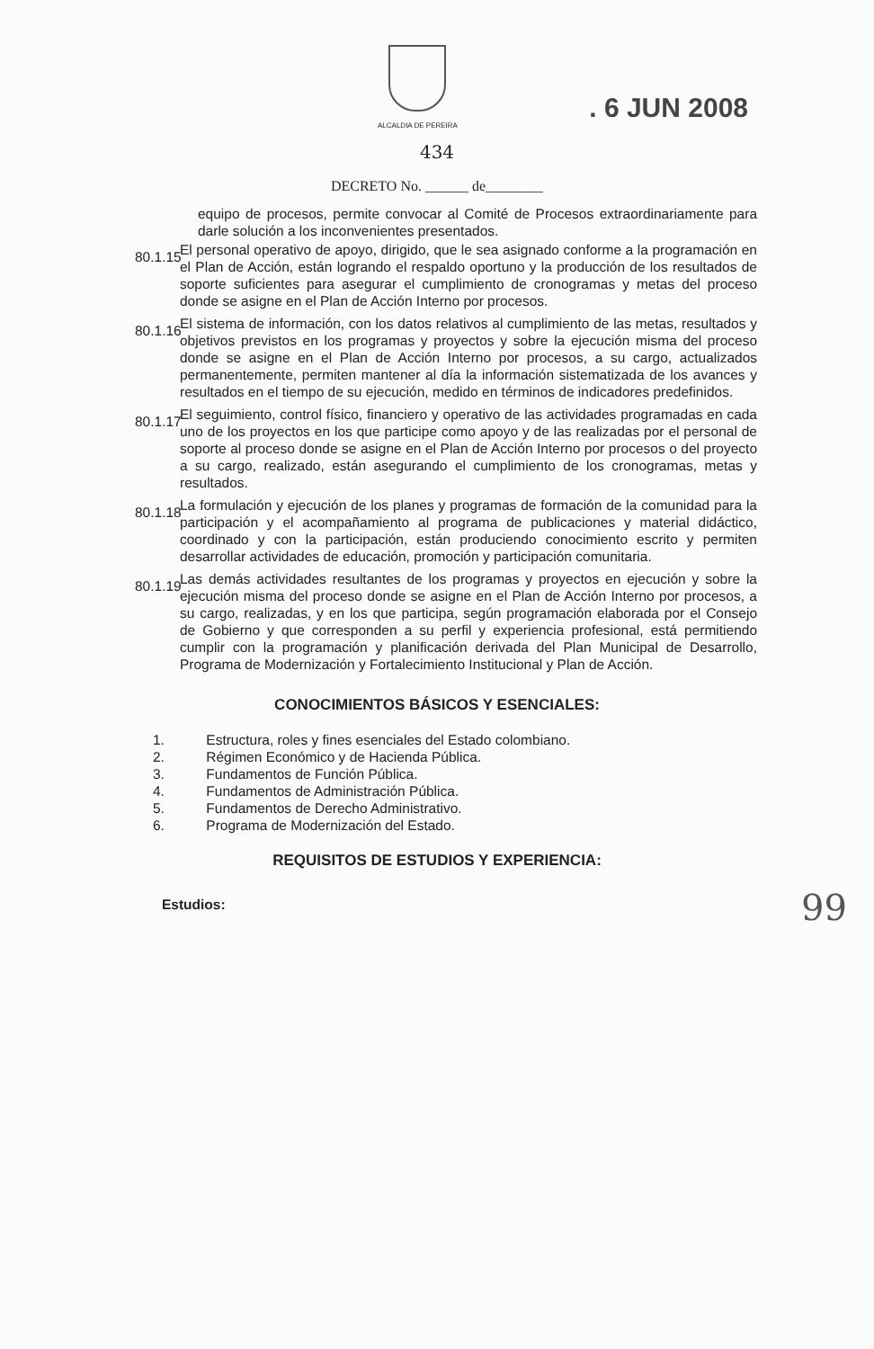ALCALDIA DE PEREIRA
. 6 JUN 2008
434
DECRETO No. ______ de________
equipo de procesos, permite convocar al Comité de Procesos extraordinariamente para darle solución a los inconvenientes presentados.
80.1.15
El personal operativo de apoyo, dirigido, que le sea asignado conforme a la programación en el Plan de Acción, están logrando el respaldo oportuno y la producción de los resultados de soporte suficientes para asegurar el cumplimiento de cronogramas y metas del proceso donde se asigne en el Plan de Acción Interno por procesos.
80.1.16
El sistema de información, con los datos relativos al cumplimiento de las metas, resultados y objetivos previstos en los programas y proyectos y sobre la ejecución misma del proceso donde se asigne en el Plan de Acción Interno por procesos, a su cargo, actualizados permanentemente, permiten mantener al día la información sistematizada de los avances y resultados en el tiempo de su ejecución, medido en términos de indicadores predefinidos.
80.1.17
El seguimiento, control físico, financiero y operativo de las actividades programadas en cada uno de los proyectos en los que participe como apoyo y de las realizadas por el personal de soporte al proceso donde se asigne en el Plan de Acción Interno por procesos o del proyecto a su cargo, realizado, están asegurando el cumplimiento de los cronogramas, metas y resultados.
80.1.18
La formulación y ejecución de los planes y programas de formación de la comunidad para la participación y el acompañamiento al programa de publicaciones y material didáctico, coordinado y con la participación, están produciendo conocimiento escrito y permiten desarrollar actividades de educación, promoción y participación comunitaria.
80.1.19
Las demás actividades resultantes de los programas y proyectos en ejecución y sobre la ejecución misma del proceso donde se asigne en el Plan de Acción Interno por procesos, a su cargo, realizadas, y en los que participa, según programación elaborada por el Consejo de Gobierno y que corresponden a su perfil y experiencia profesional, está permitiendo cumplir con la programación y planificación derivada del Plan Municipal de Desarrollo, Programa de Modernización y Fortalecimiento Institucional y Plan de Acción.
CONOCIMIENTOS BÁSICOS Y ESENCIALES:
1. Estructura, roles y fines esenciales del Estado colombiano.
2. Régimen Económico y de Hacienda Pública.
3. Fundamentos de Función Pública.
4. Fundamentos de Administración Pública.
5. Fundamentos de Derecho Administrativo.
6. Programa de Modernización del Estado.
REQUISITOS DE ESTUDIOS Y EXPERIENCIA:
Estudios:
99